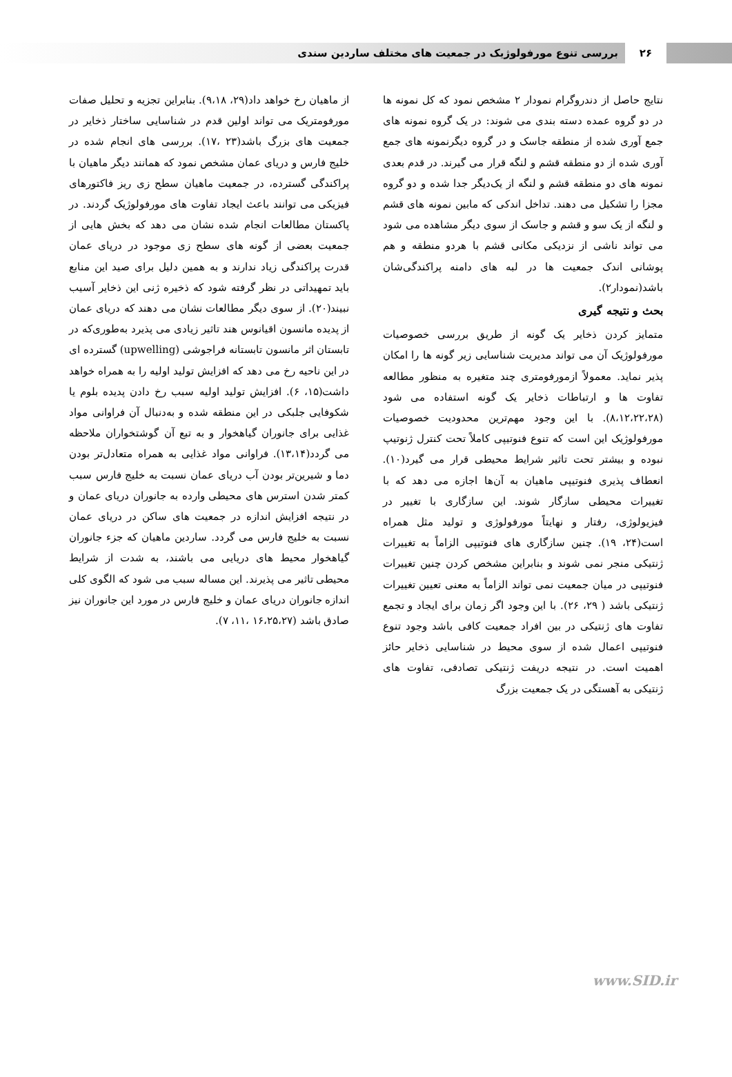۲۶
بررسی تنوع مورفولوژیک در جمعیت های مختلف ساردین سندی
نتایج حاصل از دندروگرام نمودار ۲ مشخص نمود که کل نمونه ها در دو گروه عمده دسته بندی می شوند: در یک گروه نمونه های جمع آوری شده از منطقه جاسک و در گروه دیگرنمونه های جمع آوری شده از دو منطقه قشم و لنگه قرار می گیرند. در قدم بعدی نمونه های دو منطقه قشم و لنگه از یک‌دیگر جدا شده و دو گروه مجزا را تشکیل می دهند. تداخل اندکی که مابین نمونه های قشم و لنگه از یک سو و قشم و جاسک از سوی دیگر مشاهده می شود می تواند ناشی از نزدیکی مکانی قشم با هردو منطقه و هم پوشانی اندک جمعیت ها در لبه های دامنه پراکندگی‌شان باشد(نمودار۲).
بحث و نتیجه گیری
متمایز کردن ذخایر یک گونه از طریق بررسی خصوصیات مورفولوژیک آن می تواند مدیریت شناسایی زیر گونه ها را امکان پذیر نماید. معمولاً ازمورفومتری چند متغیره به منظور مطالعه تفاوت ها و ارتباطات ذخایر یک گونه استفاده می شود (۸،۱۲،۲۲،۲۸). با این وجود مهم‌ترین محدودیت خصوصیات مورفولوژیک این است که تنوع فنوتیپی کاملاً تحت کنترل ژنوتیپ نبوده و بیشتر تحت تاثیر شرایط محیطی قرار می گیرد(۱۰). انعطاف پذیری فنوتیپی ماهیان به آن‌ها اجازه می دهد که با تغییرات محیطی سازگار شوند. این سازگاری با تغییر در فیزیولوژی، رفتار و نهایتاً مورفولوژی و تولید مثل همراه است(۲۴، ۱۹). چنین سازگاری های فنوتیپی الزاماً به تغییرات ژنتیکی منجر نمی شوند و بنابراین مشخص کردن چنین تغییرات فنوتیپی در میان جمعیت نمی تواند الزاماً به معنی تعیین تغییرات ژنتیکی باشد ( ۲۹، ۲۶). با این وجود اگر زمان برای ایجاد و تجمع تفاوت های ژنتیکی در بین افراد جمعیت کافی باشد وجود تنوع فنوتیپی اعمال شده از سوی محیط در شناسایی ذخایر حائز اهمیت است. در نتیجه دریفت ژنتیکی تصادفی، تفاوت های ژنتیکی به آهستگی در یک جمعیت بزرگ
از ماهیان رخ خواهد داد(۲۹، ۹،۱۸). بنابراین تجزیه و تحلیل صفات مورفومتریک می تواند اولین قدم در شناسایی ساختار ذخایر در جمعیت های بزرگ باشد(۲۳ ،۱۷). بررسی های انجام شده در خلیج فارس و دریای عمان مشخص نمود که همانند دیگر ماهیان با پراکندگی گسترده، در جمعیت ماهیان سطح زی ریز فاکتورهای فیزیکی می توانند باعث ایجاد تفاوت های مورفولوژیک گردند. در پاکستان مطالعات انجام شده نشان می دهد که بخش هایی از جمعیت بعضی از گونه های سطح زی موجود در دریای عمان قدرت پراکندگی زیاد ندارند و به همین دلیل برای صید این منابع باید تمهیداتی در نظر گرفته شود که ذخیره ژنی این ذخایر آسیب نبیند(۲۰). از سوی دیگر مطالعات نشان می دهند که دریای عمان از پدیده مانسون اقیانوس هند تاثیر زیادی می پذیرد به‌طوری‌که در تابستان اثر مانسون تابستانه فراجوشی (upwelling) گسترده ای در این ناحیه رخ می دهد که افزایش تولید اولیه را به همراه خواهد داشت(۱۵، ۶). افزایش تولید اولیه سبب رخ دادن پدیده بلوم یا شکوفایی جلبکی در این منطقه شده و به‌دنبال آن فراوانی مواد غذایی برای جانوران گیاهخوار و به تبع آن گوشتخواران ملاحظه می گردد(۱۳،۱۴). فراوانی مواد غذایی به همراه متعادل‌تر بودن دما و شیرین‌تر بودن آب دریای عمان نسبت به خلیج فارس سبب کمتر شدن استرس های محیطی وارده به جانوران دریای عمان و در نتیجه افزایش اندازه در جمعیت های ساکن در دریای عمان نسبت به خلیج فارس می گردد. ساردین ماهیان که جزء جانوران گیاهخوار محیط های دریایی می باشند، به شدت از شرایط محیطی تاثیر می پذیرند. این مساله سبب می شود که الگوی کلی اندازه جانوران دریای عمان و خلیج فارس در مورد این جانوران نیز صادق باشد (۱۶،۲۵،۲۷ ،۱۱، ۷).
www.SID.ir